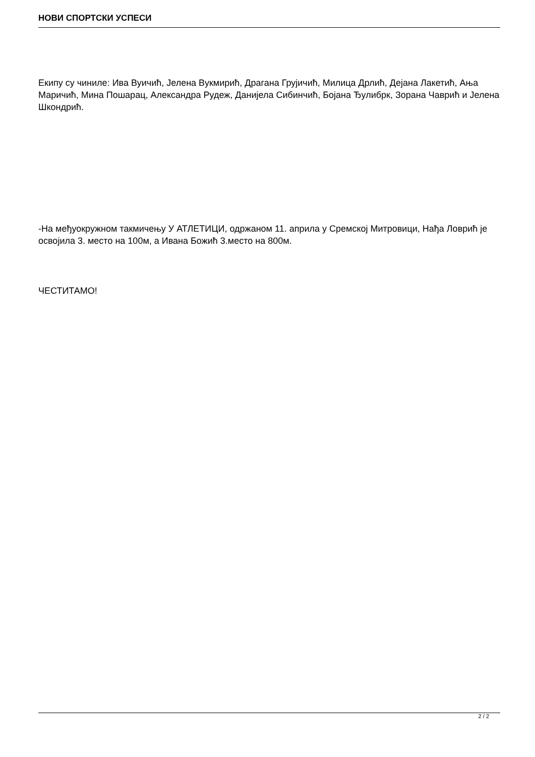НОВИ СПОРТСКИ УСПЕСИ
Екипу су чиниле: Ива Вуичић, Јелена Вукмирић, Драгана Грујичић, Милица Дрлић, Дејана Лакетић, Ања Маричић, Мина Пошарац, Александра Рудеж, Данијела Сибинчић, Бојана Ђулибрк, Зорана Чаврић и Јелена Шкондрић.
-На међуокружном такмичењу У АТЛЕТИЦИ, одржаном 11. априла у Сремској Митровици, Нађа Ловрић је освојила 3. место на 100м, а Ивана Божић 3.место на 800м.
ЧЕСТИТАМО!
2 / 2